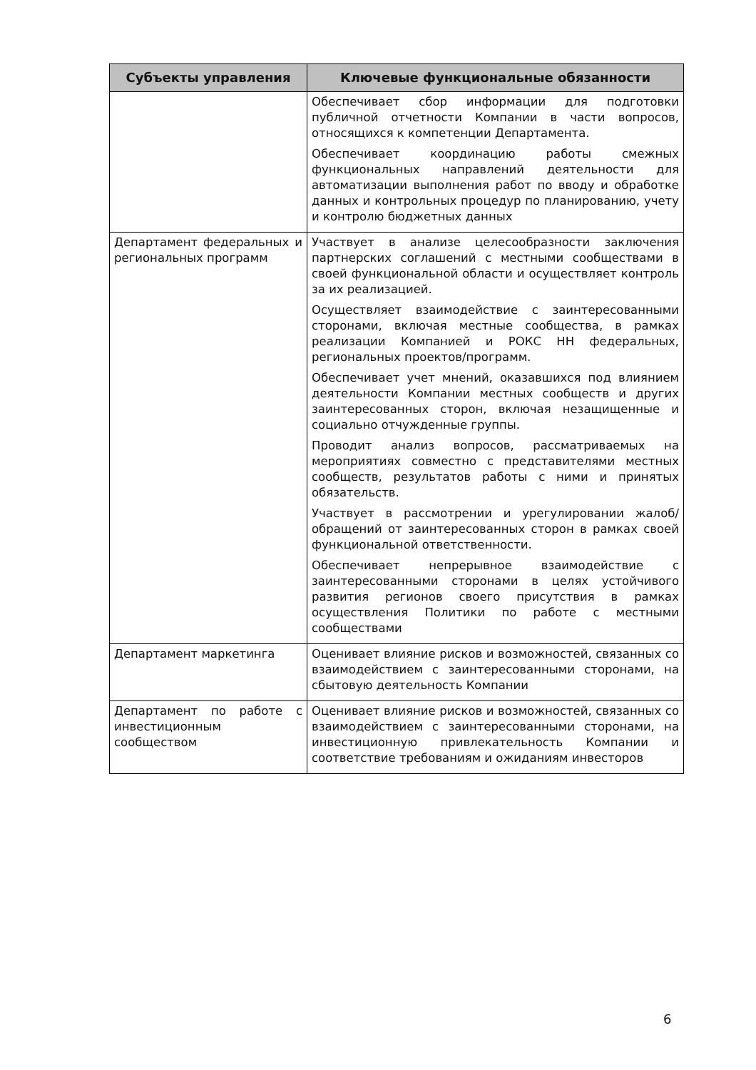| Субъекты управления | Ключевые функциональные обязанности |
| --- | --- |
| | Обеспечивает сбор информации для подготовки публичной отчетности Компании в части вопросов, относящихся к компетенции Департамента. Обеспечивает координацию работы смежных функциональных направлений деятельности для автоматизации выполнения работ по вводу и обработке данных и контрольных процедур по планированию, учету и контролю бюджетных данных |
| Департамент федеральных и региональных программ | Участвует в анализе целесообразности заключения партнерских соглашений с местными сообществами в своей функциональной области и осуществляет контроль за их реализацией. Осуществляет взаимодействие с заинтересованными сторонами, включая местные сообщества, в рамках реализации Компанией и РОКС НН федеральных, региональных проектов/программ. Обеспечивает учет мнений, оказавшихся под влиянием деятельности Компании местных сообществ и других заинтересованных сторон, включая незащищенные и социально отчужденные группы. Проводит анализ вопросов, рассматриваемых на мероприятиях совместно с представителями местных сообществ, результатов работы с ними и принятых обязательств. Участвует в рассмотрении и урегулировании жалоб/обращений от заинтересованных сторон в рамках своей функциональной ответственности. Обеспечивает непрерывное взаимодействие с заинтересованными сторонами в целях устойчивого развития регионов своего присутствия в рамках осуществления Политики по работе с местными сообществами |
| Департамент маркетинга | Оценивает влияние рисков и возможностей, связанных со взаимодействием с заинтересованными сторонами, на сбытовую деятельность Компании |
| Департамент по работе с инвестиционным сообществом | Оценивает влияние рисков и возможностей, связанных со взаимодействием с заинтересованными сторонами, на инвестиционную привлекательность Компании и соответствие требованиям и ожиданиям инвесторов |
6